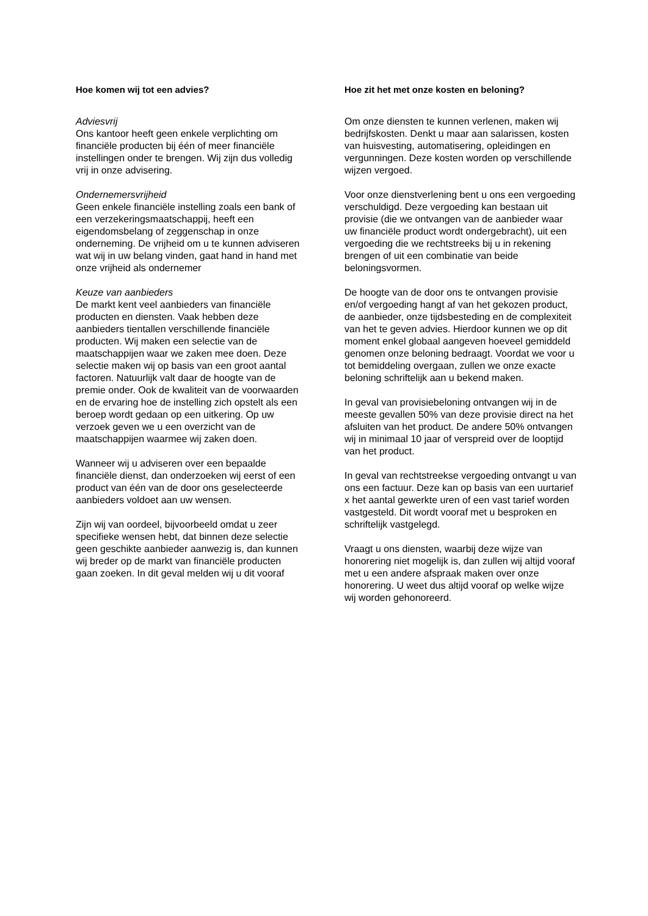Hoe komen wij tot een advies?
Adviesvrij
Ons kantoor heeft geen enkele verplichting om financiële producten bij één of meer financiële instellingen onder te brengen. Wij zijn dus volledig vrij in onze advisering.
Ondernemersvrijheid
Geen enkele financiële instelling zoals een bank of een verzekeringsmaatschappij, heeft een eigendomsbelang of zeggenschap in onze onderneming. De vrijheid om u te kunnen adviseren wat wij in uw belang vinden, gaat hand in hand met onze vrijheid als ondernemer
Keuze van aanbieders
De markt kent veel aanbieders van financiële producten en diensten. Vaak hebben deze aanbieders tientallen verschillende financiële producten. Wij maken een selectie van de maatschappijen waar we zaken mee doen. Deze selectie maken wij op basis van een groot aantal factoren. Natuurlijk valt daar de hoogte van de premie onder. Ook de kwaliteit van de voorwaarden en de ervaring hoe de instelling zich opstelt als een beroep wordt gedaan op een uitkering. Op uw verzoek geven we u een overzicht van de maatschappijen waarmee wij zaken doen.
Wanneer wij u adviseren over een bepaalde financiële dienst, dan onderzoeken wij eerst of een product van één van de door ons geselecteerde aanbieders voldoet aan uw wensen.
Zijn wij van oordeel, bijvoorbeeld omdat u zeer specifieke wensen hebt, dat binnen deze selectie geen geschikte aanbieder aanwezig is, dan kunnen wij breder op de markt van financiële producten gaan zoeken. In dit geval melden wij u dit vooraf
Hoe zit het met onze kosten en beloning?
Om onze diensten te kunnen verlenen, maken wij bedrijfskosten. Denkt u maar aan salarissen, kosten van huisvesting, automatisering, opleidingen en vergunningen. Deze kosten worden op verschillende wijzen vergoed.
Voor onze dienstverlening bent u ons een vergoeding verschuldigd. Deze vergoeding kan bestaan uit provisie (die we ontvangen van de aanbieder waar uw financiële product wordt ondergebracht), uit een vergoeding die we rechtstreeks bij u in rekening brengen of uit een combinatie van beide beloningsvormen.
De hoogte van de door ons te ontvangen provisie en/of vergoeding hangt af van het gekozen product, de aanbieder, onze tijdsbesteding en de complexiteit van het te geven advies. Hierdoor kunnen we op dit moment enkel globaal aangeven hoeveel gemiddeld genomen onze beloning bedraagt. Voordat we voor u tot bemiddeling overgaan, zullen we onze exacte beloning schriftelijk aan u bekend maken.
In geval van provisiebeloning ontvangen wij in de meeste gevallen 50% van deze provisie direct na het afsluiten van het product. De andere 50% ontvangen wij in minimaal 10 jaar of verspreid over de looptijd van het product.
In geval van rechtstreekse vergoeding ontvangt u van ons een factuur. Deze kan op basis van een uurtarief x het aantal gewerkte uren of een vast tarief worden vastgesteld. Dit wordt vooraf met u besproken en schriftelijk vastgelegd.
Vraagt u ons diensten, waarbij deze wijze van honorering niet mogelijk is, dan zullen wij altijd vooraf met u een andere afspraak maken over onze honorering. U weet dus altijd vooraf op welke wijze wij worden gehonoreerd.